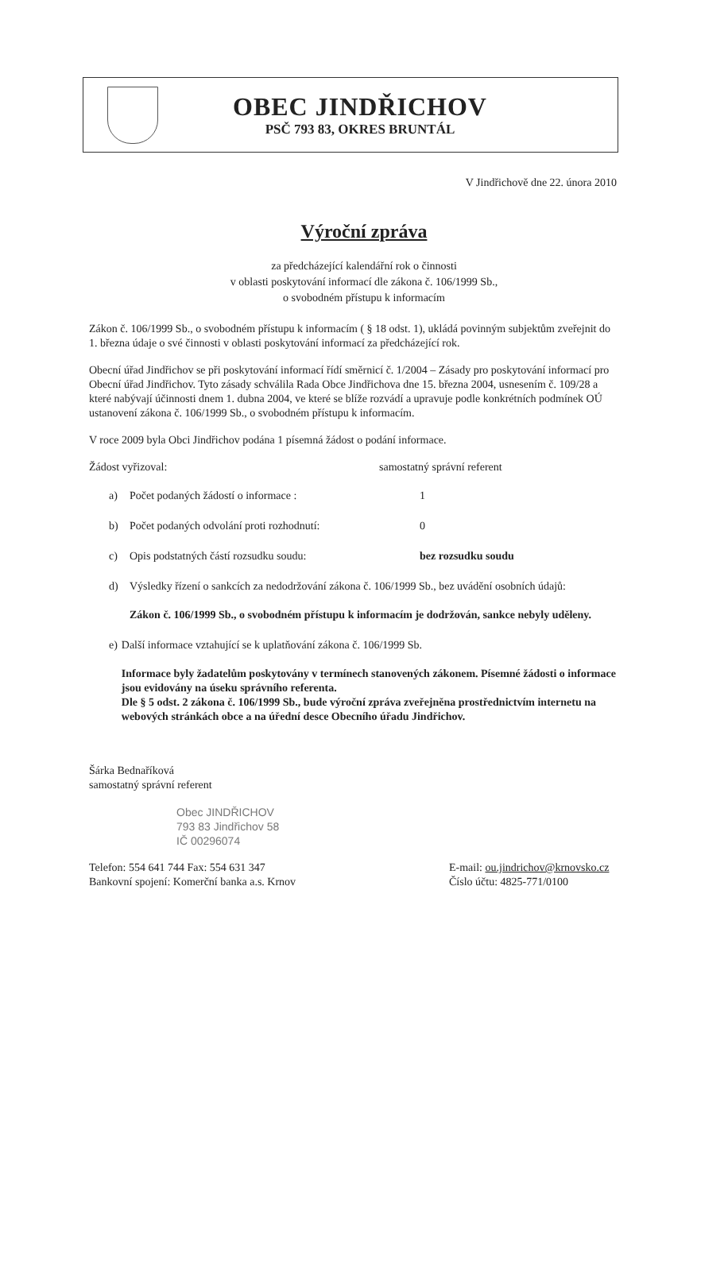OBEC JINDŘICHOV
PSČ 793 83, OKRES BRUNTÁL
V Jindřichově dne 22. února 2010
Výroční zpráva
za předcházející kalendářní rok o činnosti
v oblasti poskytování informací dle zákona č. 106/1999 Sb.,
o svobodném přístupu k informacím
Zákon č. 106/1999 Sb., o svobodném přístupu k informacím ( § 18 odst. 1), ukládá povinným subjektům zveřejnit do 1. března údaje o své činnosti v oblasti poskytování informací za předcházející rok.
Obecní úřad Jindřichov se při poskytování informací řídí směrnicí č. 1/2004 – Zásady pro poskytování informací pro Obecní úřad Jindřichov. Tyto zásady schválila Rada Obce Jindřichova dne 15. března 2004, usnesením č. 109/28 a které nabývají účinnosti dnem 1. dubna 2004, ve které se blíže rozvádí a upravuje podle konkrétních podmínek OÚ ustanovení zákona č. 106/1999 Sb., o svobodném přístupu k informacím.
V roce 2009 byla Obci Jindřichov podána 1 písemná žádost o podání informace.
Žádost vyřizoval: samostatný správní referent
a) Počet podaných žádostí o informace : 1
b) Počet podaných odvolání proti rozhodnutí: 0
c) Opis podstatných částí rozsudku soudu: bez rozsudku soudu
d) Výsledky řízení o sankcích za nedodržování zákona č. 106/1999 Sb., bez uvádění osobních údajů:
Zákon č. 106/1999 Sb., o svobodném přístupu k informacím je dodržován, sankce nebyly uděleny.
e) Další informace vztahující se k uplatňování zákona č. 106/1999 Sb.
Informace byly žadatelům poskytovány v termínech stanovených zákonem. Písemné žádosti o informace jsou evidovány na úseku správního referenta.
Dle § 5 odst. 2 zákona č. 106/1999 Sb., bude výroční zpráva zveřejněna prostřednictvím internetu na webových stránkách obce a na úřední desce Obecního úřadu Jindřichov.
Šárka Bednaříková
samostatný správní referent
Obec JINDŘICHOV
793 83 Jindřichov 58
IČ 00296074
Telefon: 554 641 744 Fax: 554 631 347
Bankovní spojení: Komerční banka a.s. Krnov
E-mail: ou.jindrichov@krnovsko.cz
Číslo účtu: 4825-771/0100